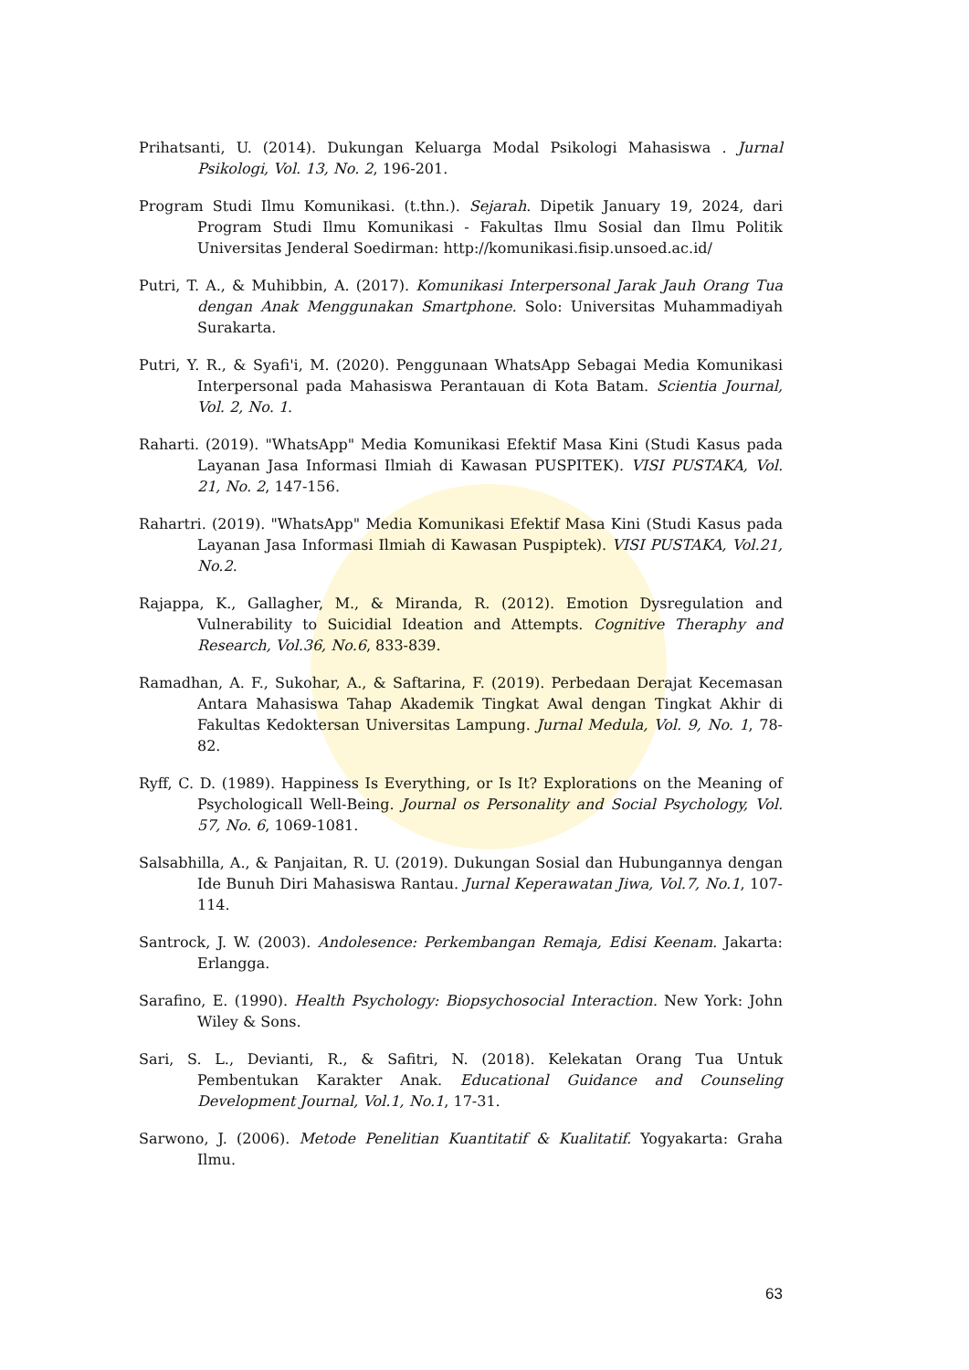Prihatsanti, U. (2014). Dukungan Keluarga Modal Psikologi Mahasiswa . Jurnal Psikologi, Vol. 13, No. 2, 196-201.
Program Studi Ilmu Komunikasi. (t.thn.). Sejarah. Dipetik January 19, 2024, dari Program Studi Ilmu Komunikasi - Fakultas Ilmu Sosial dan Ilmu Politik Universitas Jenderal Soedirman: http://komunikasi.fisip.unsoed.ac.id/
Putri, T. A., & Muhibbin, A. (2017). Komunikasi Interpersonal Jarak Jauh Orang Tua dengan Anak Menggunakan Smartphone. Solo: Universitas Muhammadiyah Surakarta.
Putri, Y. R., & Syafi'i, M. (2020). Penggunaan WhatsApp Sebagai Media Komunikasi Interpersonal pada Mahasiswa Perantauan di Kota Batam. Scientia Journal, Vol. 2, No. 1.
Raharti. (2019). "WhatsApp" Media Komunikasi Efektif Masa Kini (Studi Kasus pada Layanan Jasa Informasi Ilmiah di Kawasan PUSPITEK). VISI PUSTAKA, Vol. 21, No. 2, 147-156.
Rahartri. (2019). "WhatsApp" Media Komunikasi Efektif Masa Kini (Studi Kasus pada Layanan Jasa Informasi Ilmiah di Kawasan Puspiptek). VISI PUSTAKA, Vol.21, No.2.
Rajappa, K., Gallagher, M., & Miranda, R. (2012). Emotion Dysregulation and Vulnerability to Suicidial Ideation and Attempts. Cognitive Theraphy and Research, Vol.36, No.6, 833-839.
Ramadhan, A. F., Sukohar, A., & Saftarina, F. (2019). Perbedaan Derajat Kecemasan Antara Mahasiswa Tahap Akademik Tingkat Awal dengan Tingkat Akhir di Fakultas Kedoktersan Universitas Lampung. Jurnal Medula, Vol. 9, No. 1, 78-82.
Ryff, C. D. (1989). Happiness Is Everything, or Is It? Explorations on the Meaning of Psychologicall Well-Being. Journal os Personality and Social Psychology, Vol. 57, No. 6, 1069-1081.
Salsabhilla, A., & Panjaitan, R. U. (2019). Dukungan Sosial dan Hubungannya dengan Ide Bunuh Diri Mahasiswa Rantau. Jurnal Keperawatan Jiwa, Vol.7, No.1, 107-114.
Santrock, J. W. (2003). Andolesence: Perkembangan Remaja, Edisi Keenam. Jakarta: Erlangga.
Sarafino, E. (1990). Health Psychology: Biopsychosocial Interaction. New York: John Wiley & Sons.
Sari, S. L., Devianti, R., & Safitri, N. (2018). Kelekatan Orang Tua Untuk Pembentukan Karakter Anak. Educational Guidance and Counseling Development Journal, Vol.1, No.1, 17-31.
Sarwono, J. (2006). Metode Penelitian Kuantitatif & Kualitatif. Yogyakarta: Graha Ilmu.
63